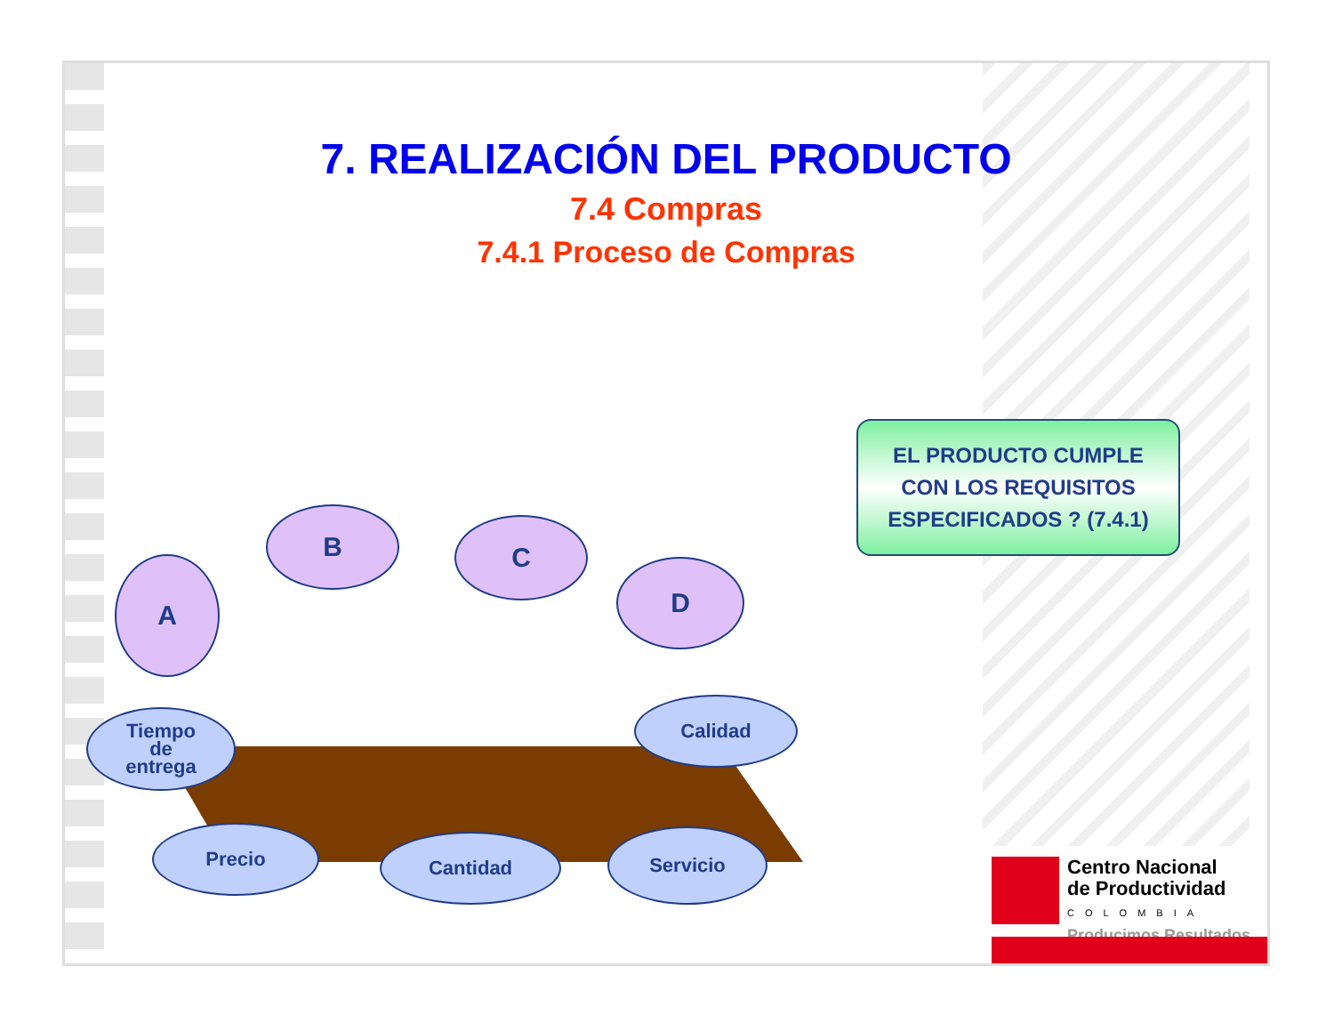7. REALIZACIÓN DEL PRODUCTO
7.4 Compras
7.4.1 Proceso de Compras
EL PRODUCTO CUMPLE
CON LOS REQUISITOS
ESPECIFICADOS ? (7.4.1)
A
B C
D
Tiempo
de
entrega
Calidad
Precio Cantidad Servicio
Centro Nacional
de Productividad
COLOMBIA
Producimos Resultados